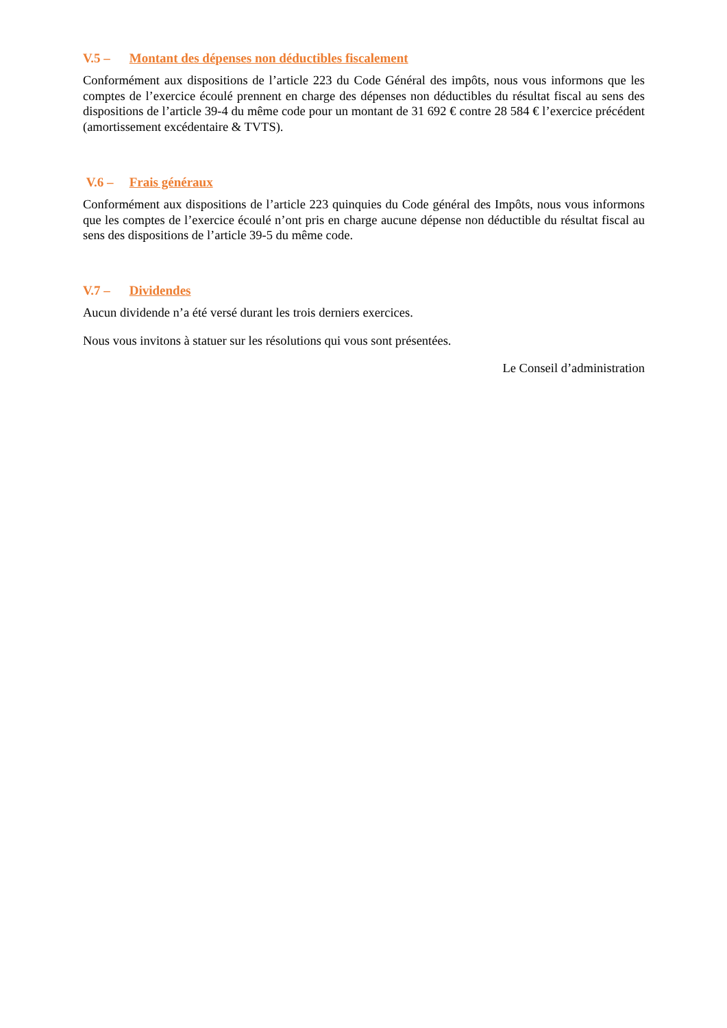V.5 – Montant des dépenses non déductibles fiscalement
Conformément aux dispositions de l’article 223 du Code Général des impôts, nous vous informons que les comptes de l’exercice écoulé prennent en charge des dépenses non déductibles du résultat fiscal au sens des dispositions de l’article 39-4 du même code pour un montant de 31 692 € contre 28 584 € l’exercice précédent (amortissement excédentaire & TVTS).
V.6 – Frais généraux
Conformément aux dispositions de l’article 223 quinquies du Code général des Impôts, nous vous informons que les comptes de l’exercice écoulé n’ont pris en charge aucune dépense non déductible du résultat fiscal au sens des dispositions de l’article 39-5 du même code.
V.7 – Dividendes
Aucun dividende n’a été versé durant les trois derniers exercices.
Nous vous invitons à statuer sur les résolutions qui vous sont présentées.
Le Conseil d’administration